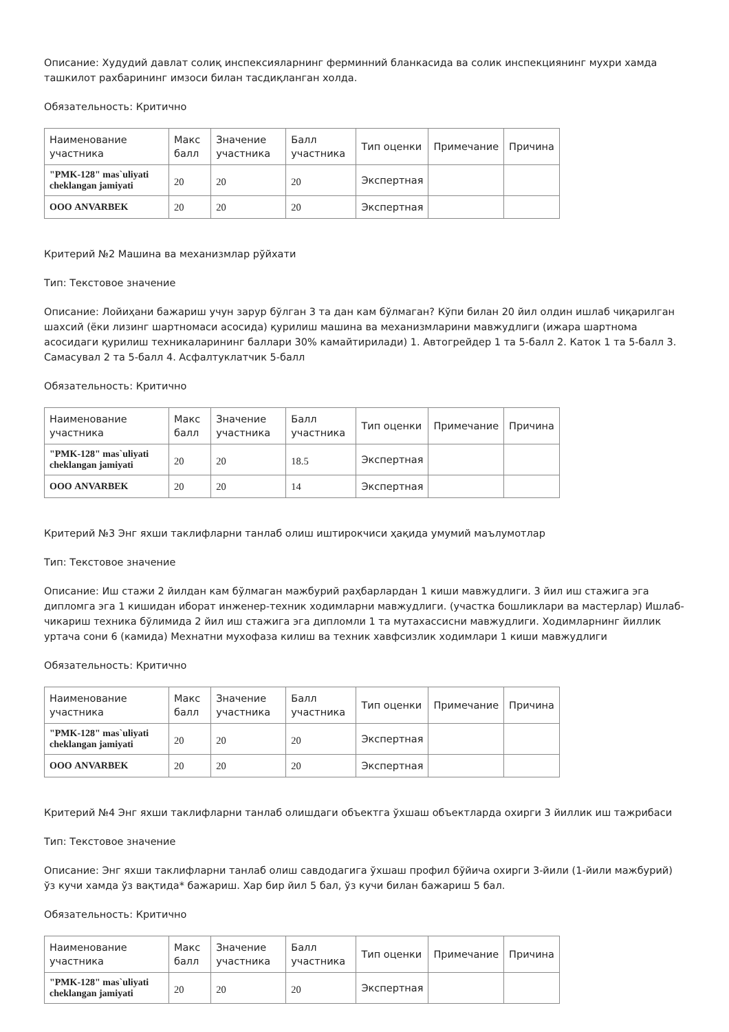Описание: Худудий давлат солиқ инспексияларнинг ферминний бланкасида ва солик инспекциянинг мухри хамда ташкилот рахбарининг имзоси билан тасдиқланган холда.
Обязательность: Критично
| Наименование участника | Макс балл | Значение участника | Балл участника | Тип оценки | Примечание | Причина |
| --- | --- | --- | --- | --- | --- | --- |
| "PMK-128" mas`uliyati cheklangan jamiyati | 20 | 20 | 20 | Экспертная | | |
| ООО ANVARBEK | 20 | 20 | 20 | Экспертная | | |
Критерий №2 Машина ва механизмлар рўйхати
Тип: Текстовое значение
Описание: Лойиҳани бажариш учун зарур бўлган 3 та дан кам бўлмаган? Кўпи билан 20 йил олдин ишлаб чиқарилган шахсий (ёки лизинг шартномаси асосида) қурилиш машина ва механизмларини мавжудлиги (ижара шартнома асосидаги қурилиш техникаларининг баллари 30% камайтирилади) 1. Автогрейдер 1 та 5-балл 2. Каток 1 та 5-балл 3. Самасувал 2 та 5-балл 4. Асфалтуклатчик 5-балл
Обязательность: Критично
| Наименование участника | Макс балл | Значение участника | Балл участника | Тип оценки | Примечание | Причина |
| --- | --- | --- | --- | --- | --- | --- |
| "PMK-128" mas`uliyati cheklangan jamiyati | 20 | 20 | 18.5 | Экспертная | | |
| ООО ANVARBEK | 20 | 20 | 14 | Экспертная | | |
Критерий №3 Энг яхши таклифларни танлаб олиш иштирокчиси ҳақида умумий маълумотлар
Тип: Текстовое значение
Описание: Иш стажи 2 йилдан кам бўлмаган мажбурий раҳбарлардан 1 киши мавжудлиги. 3 йил иш стажига эга дипломга эга 1 кишидан иборат инженер-техник ходимларни мавжудлиги. (участка бошликлари ва мастерлар) Ишлаб-чикариш техника бўлимида 2 йил иш стажига эга дипломли 1 та мутахассисни мавжудлиги. Ходимларнинг йиллик уртача сони 6 (камида) Мехнатни мухофаза килиш ва техник хавфсизлик ходимлари 1 киши мавжудлиги
Обязательность: Критично
| Наименование участника | Макс балл | Значение участника | Балл участника | Тип оценки | Примечание | Причина |
| --- | --- | --- | --- | --- | --- | --- |
| "PMK-128" mas`uliyati cheklangan jamiyati | 20 | 20 | 20 | Экспертная | | |
| ООО ANVARBEK | 20 | 20 | 20 | Экспертная | | |
Критерий №4 Энг яхши таклифларни танлаб олишдаги объектга ўхшаш объектларда охирги 3 йиллик иш тажрибаси
Тип: Текстовое значение
Описание: Энг яхши таклифларни танлаб олиш савдодагига ўхшаш профил бўйича охирги 3-йили (1-йили мажбурий) ўз кучи хамда ўз вақтида* бажариш. Хар бир йил 5 бал, ўз кучи билан бажариш 5 бал.
Обязательность: Критично
| Наименование участника | Макс балл | Значение участника | Балл участника | Тип оценки | Примечание | Причина |
| --- | --- | --- | --- | --- | --- | --- |
| "PMK-128" mas`uliyati cheklangan jamiyati | 20 | 20 | 20 | Экспертная | | |